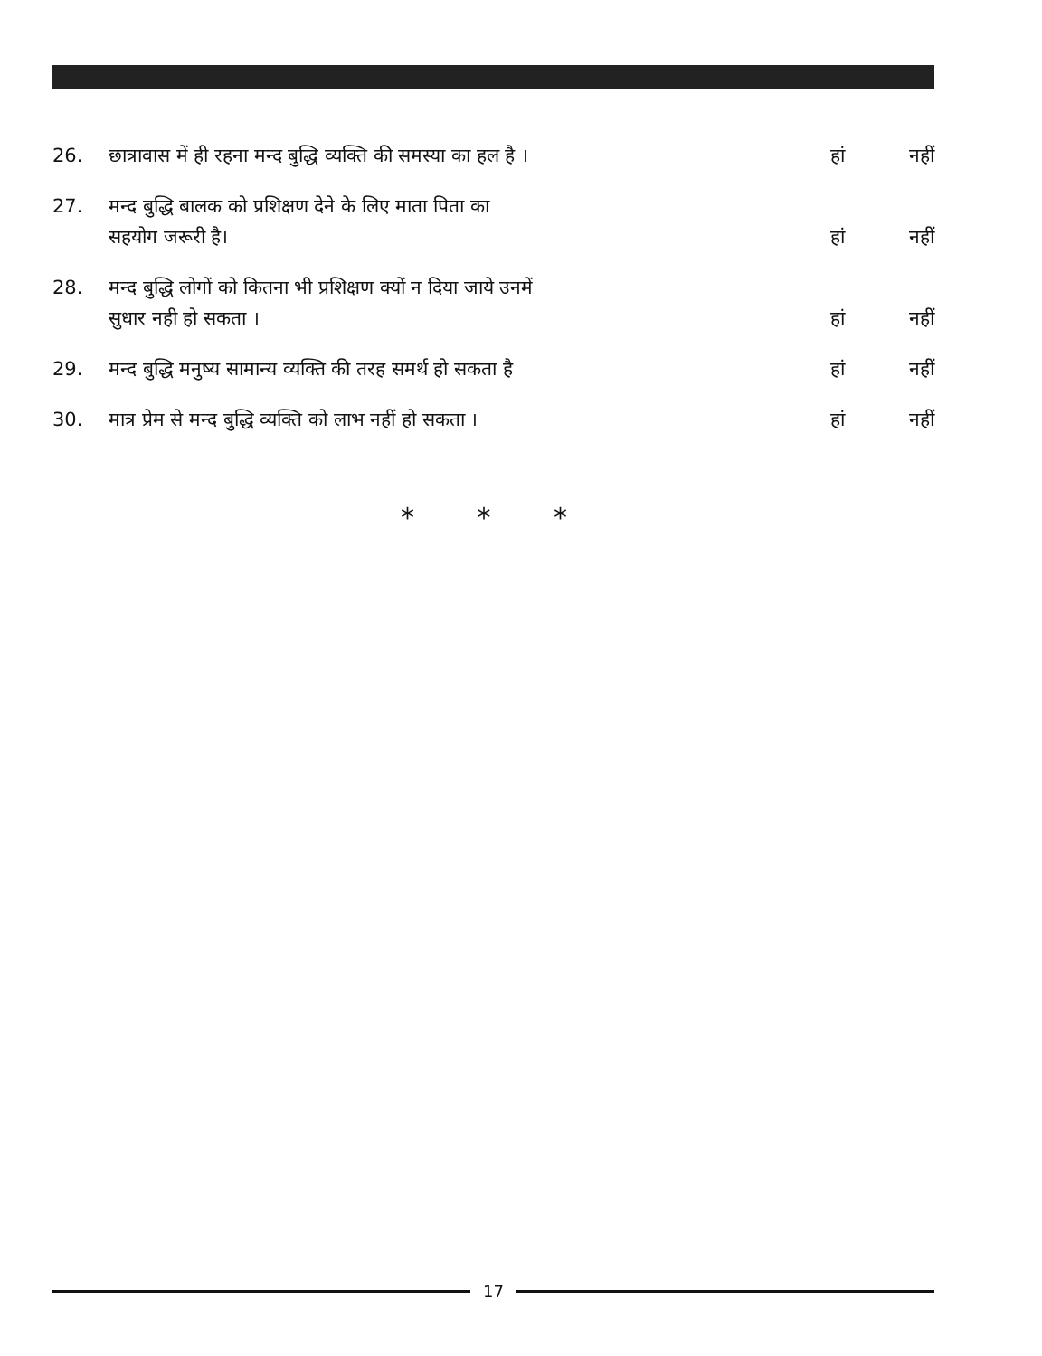26. छात्रावास में ही रहना मन्द बुद्धि व्यक्ति की समस्या का हल है ।
हां नहीं
27. मन्द बुद्धि बालक को प्रशिक्षण देने के लिए माता पिता का
सहयोग जरूरी है।
हां नहीं
28. मन्द बुद्धि लोगों को कितना भी प्रशिक्षण क्यों न दिया जाये उनमें
सुधार नही हो सकता ।
हां नहीं
29. मन्द बुद्धि मनुष्य सामान्य व्यक्ति की तरह समर्थ हो सकता है
हां नहीं
30. मात्र प्रेम से मन्द बुद्धि व्यक्ति को लाभ नहीं हो सकता ।
हां नहीं
* * *
17